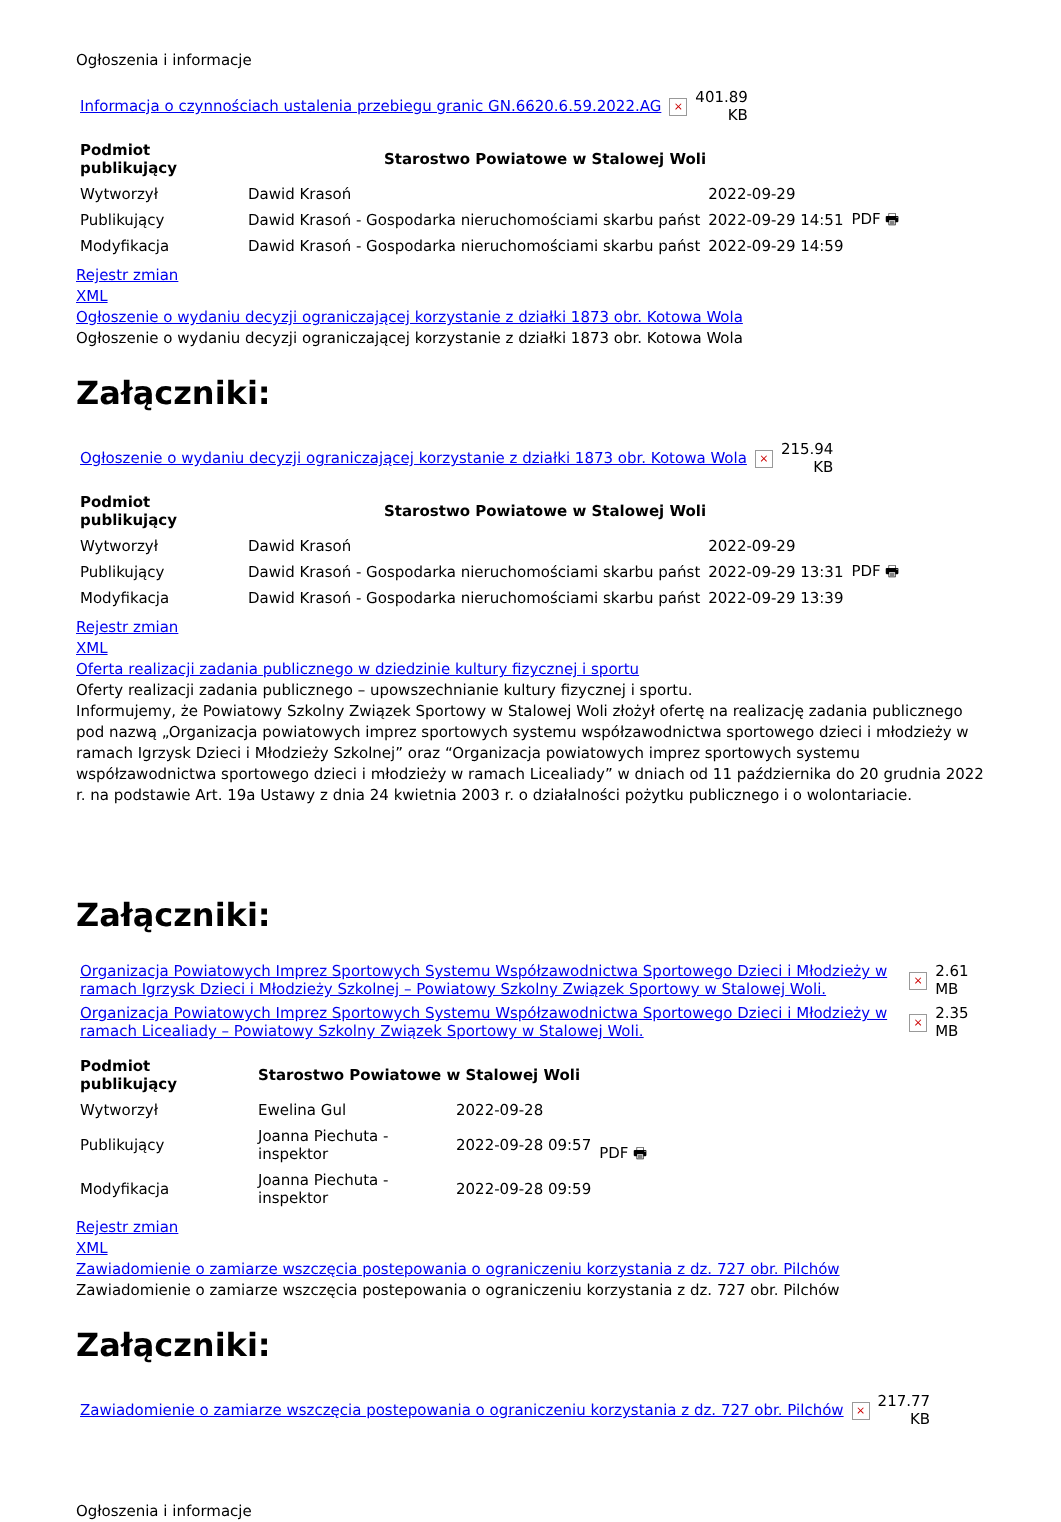Ogłoszenia i informacje
| Informacja o czynnościach ustalenia przebiegu granic GN.6620.6.59.2022.AG | × | 401.89 KB |
| Podmiot publikujący | Starostwo Powiatowe w Stalowej Woli | | |
| Wytworzył | Dawid Krasoń | 2022-09-29 | PDF 🖶 |
| Publikujący | Dawid Krasoń - Gospodarka nieruchomościami skarbu państ | 2022-09-29 14:51 | |
| Modyfikacja | Dawid Krasoń - Gospodarka nieruchomościami skarbu państ | 2022-09-29 14:59 | |
Rejestr zmian
XML
Ogłoszenie o wydaniu decyzji ograniczającej korzystanie z działki 1873 obr. Kotowa Wola
Ogłoszenie o wydaniu decyzji ograniczającej korzystanie z działki 1873 obr. Kotowa Wola
Załączniki:
| Ogłoszenie o wydaniu decyzji ograniczającej korzystanie z działki 1873 obr. Kotowa Wola | × | 215.94 KB |
| Podmiot publikujący | Starostwo Powiatowe w Stalowej Woli | | |
| Wytworzył | Dawid Krasoń | 2022-09-29 | PDF 🖶 |
| Publikujący | Dawid Krasoń - Gospodarka nieruchomościami skarbu państ | 2022-09-29 13:31 | |
| Modyfikacja | Dawid Krasoń - Gospodarka nieruchomościami skarbu państ | 2022-09-29 13:39 | |
Rejestr zmian
XML
Oferta realizacji zadania publicznego w dziedzinie kultury fizycznej i sportu
Oferty realizacji zadania publicznego – upowszechnianie kultury fizycznej i sportu.
Informujemy, że Powiatowy Szkolny Związek Sportowy w Stalowej Woli złożył ofertę na realizację zadania publicznego pod nazwą „Organizacja powiatowych imprez sportowych systemu współzawodnictwa sportowego dzieci i młodzieży w ramach Igrzysk Dzieci i Młodzieży Szkolnej” oraz “Organizacja powiatowych imprez sportowych systemu współzawodnictwa sportowego dzieci i młodzieży w ramach Licealiady” w dniach od 11 października do 20 grudnia 2022 r. na podstawie Art. 19a Ustawy z dnia 24 kwietnia 2003 r. o działalności pożytku publicznego i o wolontariacie.
Załączniki:
| Organizacja Powiatowych Imprez Sportowych Systemu Współzawodnictwa Sportowego Dzieci i Młodzieży w ramach Igrzysk Dzieci i Młodzieży Szkolnej – Powiatowy Szkolny Związek Sportowy w Stalowej Woli. | × | 2.61 MB |
| Organizacja Powiatowych Imprez Sportowych Systemu Współzawodnictwa Sportowego Dzieci i Młodzieży w ramach Licealiady – Powiatowy Szkolny Związek Sportowy w Stalowej Woli. | × | 2.35 MB |
| Podmiot publikujący | Starostwo Powiatowe w Stalowej Woli | | |
| Wytworzył | Ewelina Gul | 2022-09-28 | PDF 🖶 |
| Publikujący | Joanna Piechuta - inspektor | 2022-09-28 09:57 | |
| Modyfikacja | Joanna Piechuta - inspektor | 2022-09-28 09:59 | |
Rejestr zmian
XML
Zawiadomienie o zamiarze wszczęcia postepowania o ograniczeniu korzystania z dz. 727 obr. Pilchów
Zawiadomienie o zamiarze wszczęcia postepowania o ograniczeniu korzystania z dz. 727 obr. Pilchów
Załączniki:
| Zawiadomienie o zamiarze wszczęcia postepowania o ograniczeniu korzystania z dz. 727 obr. Pilchów | × | 217.77 KB |
Ogłoszenia i informacje